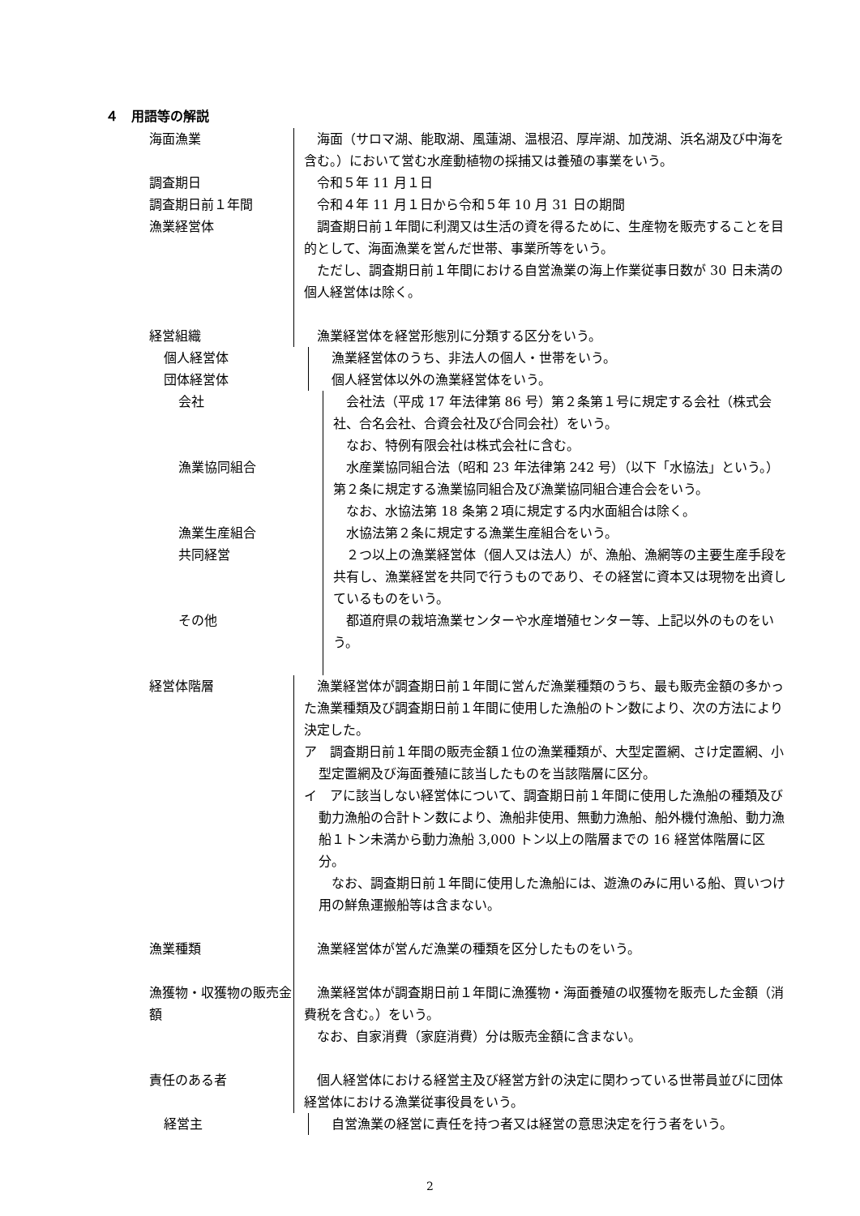４　用語等の解説
海面漁業 海面（サロマ湖、能取湖、風蓮湖、温根沼、厚岸湖、加茂湖、浜名湖及び中海を含む。）において営む水産動植物の採捕又は養殖の事業をいう。
調査期日 令和５年 11 月１日
調査期日前１年間 令和４年 11 月１日から令和５年 10 月 31 日の期間
漁業経営体 調査期日前１年間に利潤又は生活の資を得るために、生産物を販売することを目的として、海面漁業を営んだ世帯、事業所等をいう。
ただし、調査期日前１年間における自営漁業の海上作業従事日数が 30 日未満の個人経営体は除く。
経営組織 漁業経営体を経営形態別に分類する区分をいう。
個人経営体 漁業経営体のうち、非法人の個人・世帯をいう。
団体経営体 個人経営体以外の漁業経営体をいう。
会社 会社法（平成 17 年法律第 86 号）第２条第１号に規定する会社（株式会社、合名会社、合資会社及び合同会社）をいう。
なお、特例有限会社は株式会社に含む。
漁業協同組合 水産業協同組合法（昭和 23 年法律第 242 号）（以下「水協法」という。）第２条に規定する漁業協同組合及び漁業協同組合連合会をいう。
なお、水協法第 18 条第２項に規定する内水面組合は除く。
漁業生産組合 水協法第２条に規定する漁業生産組合をいう。
共同経営 ２つ以上の漁業経営体（個人又は法人）が、漁船、漁網等の主要生産手段を共有し、漁業経営を共同で行うものであり、その経営に資本又は現物を出資しているものをいう。
その他 都道府県の栽培漁業センターや水産増殖センター等、上記以外のものをいう。
経営体階層 漁業経営体が調査期日前１年間に営んだ漁業種類のうち、最も販売金額の多かった漁業種類及び調査期日前１年間に使用した漁船のトン数により、次の方法により決定した。
ア　調査期日前１年間の販売金額１位の漁業種類が、大型定置網、さけ定置網、小型定置網及び海面養殖に該当したものを当該階層に区分。
イ　アに該当しない経営体について、調査期日前１年間に使用した漁船の種類及び動力漁船の合計トン数により、漁船非使用、無動力漁船、船外機付漁船、動力漁船１トン未満から動力漁船 3,000 トン以上の階層までの 16 経営体階層に区分。
なお、調査期日前１年間に使用した漁船には、遊漁のみに用いる船、買いつけ用の鮮魚運搬船等は含まない。
漁業種類 漁業経営体が営んだ漁業の種類を区分したものをいう。
漁獲物・収獲物の販売金額
漁業経営体が調査期日前１年間に漁獲物・海面養殖の収獲物を販売した金額（消費税を含む。）をいう。
なお、自家消費（家庭消費）分は販売金額に含まない。
責任のある者 個人経営体における経営主及び経営方針の決定に関わっている世帯員並びに団体経営体における漁業従事役員をいう。
経営主 自営漁業の経営に責任を持つ者又は経営の意思決定を行う者をいう。
2